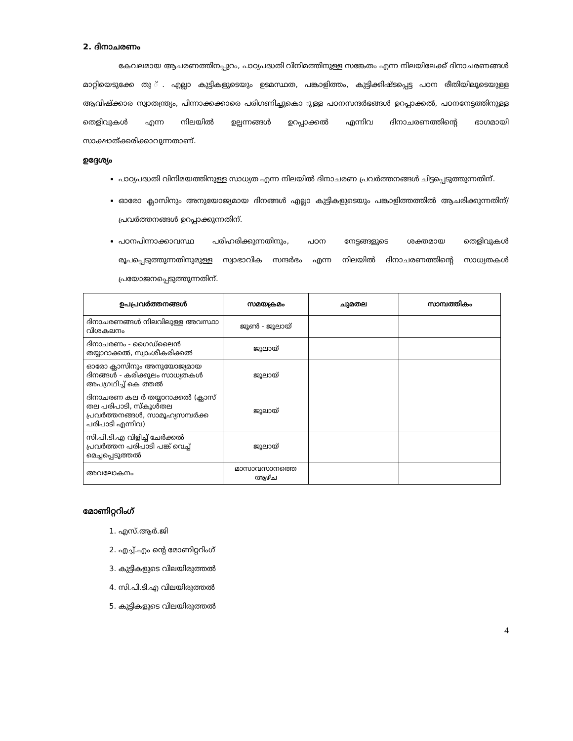2. ദിനാചരണം
കേവലമായ ആചരണത്തിനപ്പുറം, പാഠ്യപദ്ധതി വിനിമത്തിനുള്ള സങ്കേതം എന്ന നിലയിലേക്ക് ദിനാചരണങ്ങൾ മാറ്റിയെടുക്കേ തു ്. എല്ലാ കുട്ടികളുടെയും ഉടമസ്ഥത, പങ്കാളിത്തം, കുട്ടിക്കിഷ്ടപ്പെട്ട പഠന രീതിയിലൂടെയുള്ള ആവിഷ്ക്കാര സ്വാതന്ത്ര്യം, പിന്നാക്കക്കാരെ പരിഗണിച്ചുകൊ ുള്ള പഠനസന്ദർഭങ്ങൾ ഉറപ്പാക്കൽ, പഠനനേട്ടത്തിനുള്ള തെളിവുകൾ എന്ന നിലയിൽ ഉല്പന്നങ്ങൾ ഉറപ്പാക്കൽ എന്നിവ ദിനാചരണത്തിന്റെ ഭാഗമായി സാക്ഷാത്ക്കരിക്കാവുന്നതാണ്.
ഉദ്ദേശ്യം
പാഠ്യപദ്ധതി വിനിമയത്തിനുള്ള സാധ്യത എന്ന നിലയിൽ ദിനാചരണ പ്രവർത്തനങ്ങൾ ചിട്ടപ്പെടുത്തുന്നതിന്.
ഓരോ ക്ലാസിനും അനുയോജ്യമായ ദിനങ്ങൾ എല്ലാ കുട്ടികളുടെയും പങ്കാളിത്തത്തിൽ ആചരിക്കുന്നതിന്/ പ്രവർത്തനങ്ങൾ ഉറപ്പാക്കുന്നതിന്.
പഠനപിന്നാക്കാവസ്ഥ പരിഹരിക്കുന്നതിനും, പഠന നേട്ടങ്ങളുടെ ശക്തമായ തെളിവുകൾ രൂപപ്പെടുത്തുന്നതിനുമുള്ള സ്വാഭാവിക സന്ദർഭം എന്ന നിലയിൽ ദിനാചരണത്തിന്റെ സാധ്യതകൾ പ്രയോജനപ്പെടുത്തുന്നതിന്.
| ഉപപ്രവർത്തനങ്ങൾ | സമയക്രമം | ചുമതല | സാമ്പത്തികം |
| --- | --- | --- | --- |
| ദിനാചരണങ്ങൾ നിലവിലുള്ള അവസ്ഥാ വിശകലനം | ജൂൺ - ജൂലായ് | | |
| ദിനാചരണം - ഗൈഡ്ലൈൻ തയ്യാറാക്കൽ, സ്വാംശീകരിക്കൽ | ജൂലായ് | | |
| ഓരോ ക്ലാസിനും അനുയോജ്യമായ ദിനങ്ങൾ - കരിക്കുലം സാധ്യതകൾ അപഗ്രഥിച്ച് കെ ത്തൽ | ജൂലായ് | | |
| ദിനാചരണ കല ർ തയ്യാറാക്കൽ (ക്ലാസ് തല പരിപാടി, സ്കൂൾതല പ്രവർത്തനങ്ങൾ, സാമൂഹ്യസമ്പർക്ക പരിപാടി എന്നിവ) | ജൂലായ് | | |
| സി.പി.ടി.എ വിളിച്ച് ചേർക്കൽ പ്രവർത്തന പരിപാടി പങ്ക് വെച്ച് മെച്ചപ്പെടുത്തൽ | ജൂലായ് | | |
| അവലോകനം | മാസാവസാനത്തെ ആഴ്ച | | |
മോണിറ്ററിംഗ്
1. എസ്.ആർ.ജി
2. എച്ച്.എം ന്റെ മോണിറ്ററിംഗ്
3. കുട്ടികളുടെ വിലയിരുത്തൽ
4. സി.പി.ടി.എ വിലയിരുത്തൽ
5. കുട്ടികളുടെ വിലയിരുത്തൽ
4